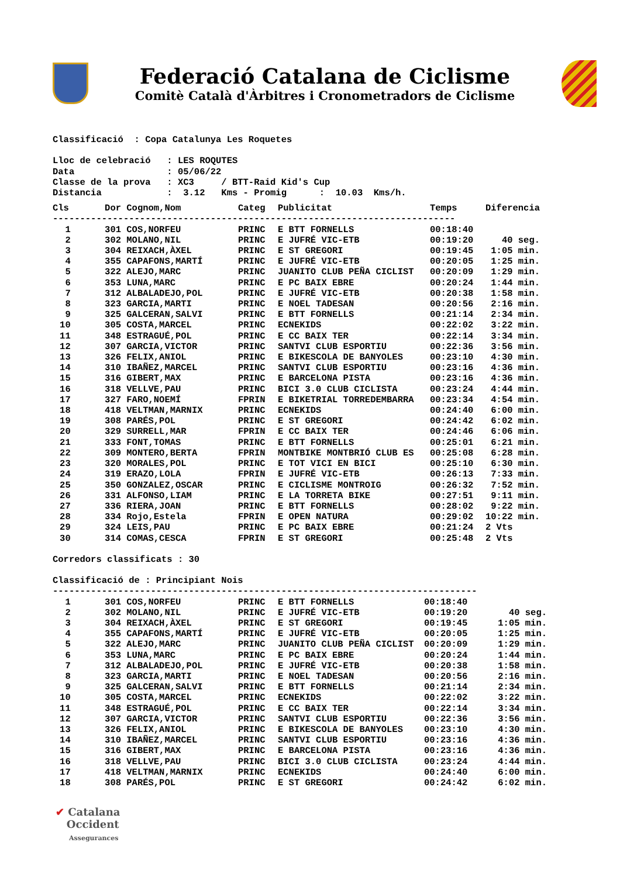Federació Catalana de Ciclisme
Comitè Català d'Àrbitres i Cronometradors de Ciclisme
Classificació : Copa Catalunya Les Roquetes Lloc de celebració : LES ROQUTES Data : 05/06/22 Classe de la prova : XC3 / BTT-Raid Kid's Cup Distancia : 3.12 Kms - Promig : 10.03 Kms/h.
| Cls | Dor | Cognom,Nom | Categ | Publicitat | Temps | Diferencia |
| --- | --- | --- | --- | --- | --- | --- |
| -------------------------------------------------------------------------- | | | | | | |
| 1 | 301 | COS,NORFEU | PRINC | E BTT FORNELLS | 00:18:40 | |
| 2 | 302 | MOLANO,NIL | PRINC | E JUFRÉ VIC-ETB | 00:19:20 | 40 seg. |
| 3 | 304 | REIXACH,ÀXEL | PRINC | E ST GREGORI | 00:19:45 | 1:05 min. |
| 4 | 355 | CAPAFONS,MARTÍ | PRINC | E JUFRÉ VIC-ETB | 00:20:05 | 1:25 min. |
| 5 | 322 | ALEJO,MARC | PRINC | JUANITO CLUB PEÑA CICLIST | 00:20:09 | 1:29 min. |
| 6 | 353 | LUNA,MARC | PRINC | E PC BAIX EBRE | 00:20:24 | 1:44 min. |
| 7 | 312 | ALBALADEJO,POL | PRINC | E JUFRÉ VIC-ETB | 00:20:38 | 1:58 min. |
| 8 | 323 | GARCIA,MARTI | PRINC | E NOEL TADESAN | 00:20:56 | 2:16 min. |
| 9 | 325 | GALCERAN,SALVI | PRINC | E BTT FORNELLS | 00:21:14 | 2:34 min. |
| 10 | 305 | COSTA,MARCEL | PRINC | ECNEKIDS | 00:22:02 | 3:22 min. |
| 11 | 348 | ESTRAGUÉ,POL | PRINC | E CC BAIX TER | 00:22:14 | 3:34 min. |
| 12 | 307 | GARCIA,VICTOR | PRINC | SANTVI CLUB ESPORTIU | 00:22:36 | 3:56 min. |
| 13 | 326 | FELIX,ANIOL | PRINC | E BIKESCOLA DE BANYOLES | 00:23:10 | 4:30 min. |
| 14 | 310 | IBAÑEZ,MARCEL | PRINC | SANTVI CLUB ESPORTIU | 00:23:16 | 4:36 min. |
| 15 | 316 | GIBERT,MAX | PRINC | E BARCELONA PISTA | 00:23:16 | 4:36 min. |
| 16 | 318 | VELLVE,PAU | PRINC | BICI 3.0 CLUB CICLISTA | 00:23:24 | 4:44 min. |
| 17 | 327 | FARO,NOEMÍ | FPRIN | E BIKETRIAL TORREDEMBARRA | 00:23:34 | 4:54 min. |
| 18 | 418 | VELTMAN,MARNIX | PRINC | ECNEKIDS | 00:24:40 | 6:00 min. |
| 19 | 308 | PARÉS,POL | PRINC | E ST GREGORI | 00:24:42 | 6:02 min. |
| 20 | 329 | SURRELL,MAR | FPRIN | E CC BAIX TER | 00:24:46 | 6:06 min. |
| 21 | 333 | FONT,TOMAS | PRINC | E BTT FORNELLS | 00:25:01 | 6:21 min. |
| 22 | 309 | MONTERO,BERTA | FPRIN | MONTBIKE MONTBRIÓ CLUB ES | 00:25:08 | 6:28 min. |
| 23 | 320 | MORALES,POL | PRINC | E TOT VICI EN BICI | 00:25:10 | 6:30 min. |
| 24 | 319 | ERAZO,LOLA | FPRIN | E JUFRÉ VIC-ETB | 00:26:13 | 7:33 min. |
| 25 | 350 | GONZALEZ,OSCAR | PRINC | E CICLISME MONTROIG | 00:26:32 | 7:52 min. |
| 26 | 331 | ALFONSO,LIAM | PRINC | E LA TORRETA BIKE | 00:27:51 | 9:11 min. |
| 27 | 336 | RIERA,JOAN | PRINC | E BTT FORNELLS | 00:28:02 | 9:22 min. |
| 28 | 334 | Rojo,Estela | FPRIN | E OPEN NATURA | 00:29:02 | 10:22 min. |
| 29 | 324 | LEIS,PAU | PRINC | E PC BAIX EBRE | 00:21:24 | 2 Vts |
| 30 | 314 | COMAS,CESCA | FPRIN | E ST GREGORI | 00:25:48 | 2 Vts |
Corredors classificats : 30 Classificació de : Principiant Nois
| ------------------------------------------------------------------------------ | | | | | | |
| 1 | 301 | COS,NORFEU | PRINC | E BTT FORNELLS | 00:18:40 | |
| 2 | 302 | MOLANO,NIL | PRINC | E JUFRÉ VIC-ETB | 00:19:20 | 40 seg. |
| 3 | 304 | REIXACH,ÀXEL | PRINC | E ST GREGORI | 00:19:45 | 1:05 min. |
| 4 | 355 | CAPAFONS,MARTÍ | PRINC | E JUFRÉ VIC-ETB | 00:20:05 | 1:25 min. |
| 5 | 322 | ALEJO,MARC | PRINC | JUANITO CLUB PEÑA CICLIST | 00:20:09 | 1:29 min. |
| 6 | 353 | LUNA,MARC | PRINC | E PC BAIX EBRE | 00:20:24 | 1:44 min. |
| 7 | 312 | ALBALADEJO,POL | PRINC | E JUFRÉ VIC-ETB | 00:20:38 | 1:58 min. |
| 8 | 323 | GARCIA,MARTI | PRINC | E NOEL TADESAN | 00:20:56 | 2:16 min. |
| 9 | 325 | GALCERAN,SALVI | PRINC | E BTT FORNELLS | 00:21:14 | 2:34 min. |
| 10 | 305 | COSTA,MARCEL | PRINC | ECNEKIDS | 00:22:02 | 3:22 min. |
| 11 | 348 | ESTRAGUÉ,POL | PRINC | E CC BAIX TER | 00:22:14 | 3:34 min. |
| 12 | 307 | GARCIA,VICTOR | PRINC | SANTVI CLUB ESPORTIU | 00:22:36 | 3:56 min. |
| 13 | 326 | FELIX,ANIOL | PRINC | E BIKESCOLA DE BANYOLES | 00:23:10 | 4:30 min. |
| 14 | 310 | IBAÑEZ,MARCEL | PRINC | SANTVI CLUB ESPORTIU | 00:23:16 | 4:36 min. |
| 15 | 316 | GIBERT,MAX | PRINC | E BARCELONA PISTA | 00:23:16 | 4:36 min. |
| 16 | 318 | VELLVE,PAU | PRINC | BICI 3.0 CLUB CICLISTA | 00:23:24 | 4:44 min. |
| 17 | 418 | VELTMAN,MARNIX | PRINC | ECNEKIDS | 00:24:40 | 6:00 min. |
| 18 | 308 | PARÉS,POL | PRINC | E ST GREGORI | 00:24:42 | 6:02 min. |
✔ Catalana
Occident
Assegurances